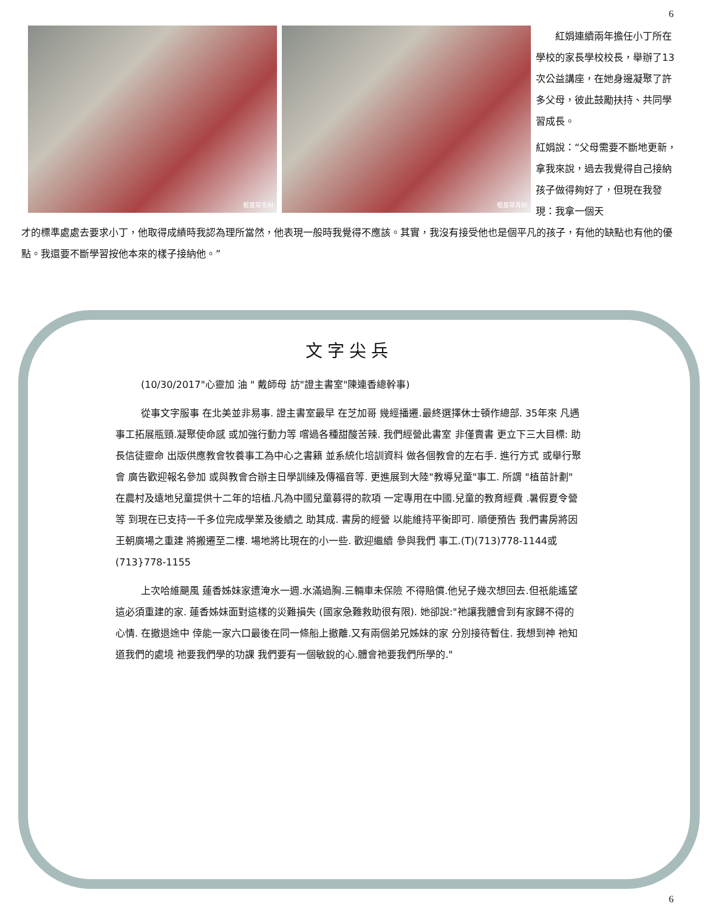6
根基常青树 根基常青树
紅娟連續兩年擔任小丁所在學校的家長學校校長，舉辦了13次公益講座，在她身邊凝聚了許多父母，彼此鼓勵扶持、共同學習成長。
紅娟說：“父母需要不斷地更新，拿我來說，過去我覺得自己接納孩子做得夠好了，但現在我發現：我拿一個天
才的標準處處去要求小丁，他取得成績時我認為理所當然，他表現一般時我覺得不應該。其實，我沒有接受他也是個平凡的孩子，有他的缺點也有他的優點。我還要不斷學習按他本來的樣子接納他。”
文字尖兵
(10/30/2017"心靈加 油 " 戴師母 訪"證主書室"陳連香總幹事)
從事文字服事 在北美並非易事. 證主書室最早 在芝加哥 幾經播遷.最終選擇休士頓作總部. 35年來 凡遇事工拓展瓶頸.凝聚使命感 或加強行動力等 嚐過各種甜酸苦辣. 我們經營此書室 非僅賣書 更立下三大目標: 助長信徒靈命 出版供應教會牧養事工為中心之書籍 並系統化培訓資料 做各個教會的左右手. 進行方式 或舉行聚會 廣告歡迎報名參加 或與教會合辦主日學訓練及傳福音等. 更進展到大陸"教導兒童"事工. 所謂 "植苗計劃" 在農村及遠地兒童提供十二年的培植.凡為中國兒童募得的款項 一定專用在中國.兒童的教育經費 .暑假夏令營等 到現在已支持一千多位完成學業及後續之 助其成. 書房的經營 以能維持平衡即可. 順便預告 我們書房將因王朝廣場之重建 將搬遷至二樓. 場地將比現在的小一些. 歡迎繼續 參與我們 事工.(T)(713)778-1144或(713}778-1155
上次哈維颶風 蓮香姊妹家遭淹水一週.水滿過胸.三輛車未保險 不得賠償.他兒子幾次想回去.但祇能遙望這必須重建的家. 蓮香姊妹面對這樣的災難損失 (國家急難救助很有限). 她卻說:"祂讓我體會到有家歸不得的心情. 在撤退途中 倖能一家六口最後在同一條船上撤離.又有兩個弟兄姊妹的家 分別接待暫住. 我想到神 祂知道我們的處境 祂要我們學的功課 我們要有一個敏銳的心.體會祂要我們所學的."
6